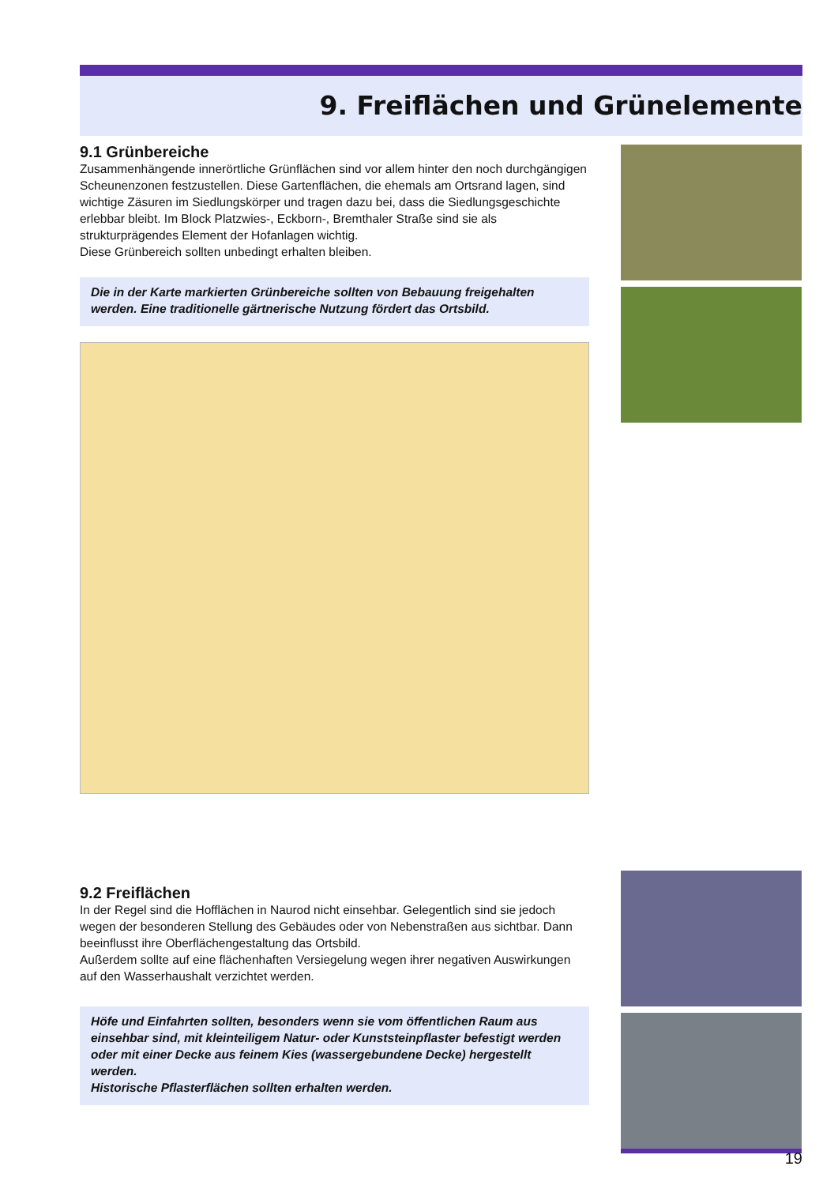9. Freiflächen und Grünelemente
9.1 Grünbereiche
Zusammenhängende innerörtliche Grünflächen sind vor allem hinter den noch durchgängigen Scheunenzonen festzustellen. Diese Gartenflächen, die ehemals am Ortsrand lagen, sind wichtige Zäsuren im Siedlungskörper und tragen dazu bei, dass die Siedlungsgeschichte erlebbar bleibt. Im Block Platzwies-, Eckborn-, Bremthaler Straße sind sie als strukturprägendes Element der Hofanlagen wichtig.
Diese Grünbereich sollten unbedingt erhalten bleiben.
Die in der Karte markierten Grünbereiche sollten von Bebauung freigehalten werden. Eine traditionelle gärtnerische Nutzung fördert das Ortsbild.
9.2 Freiflächen
In der Regel sind die Hofflächen in Naurod nicht einsehbar. Gelegentlich sind sie jedoch wegen der besonderen Stellung des Gebäudes oder von Nebenstraßen aus sichtbar. Dann beeinflusst ihre Oberflächengestaltung das Ortsbild.
Außerdem sollte auf eine flächenhaften Versiegelung wegen ihrer negativen Auswirkungen auf den Wasserhaushalt verzichtet werden.
Höfe und Einfahrten sollten, besonders wenn sie vom öffentlichen Raum aus einsehbar sind, mit kleinteiligem Natur- oder Kunststeinpflaster befestigt werden oder mit einer Decke aus feinem Kies (wassergebundene Decke) hergestellt werden.
Historische Pflasterflächen sollten erhalten werden.
19